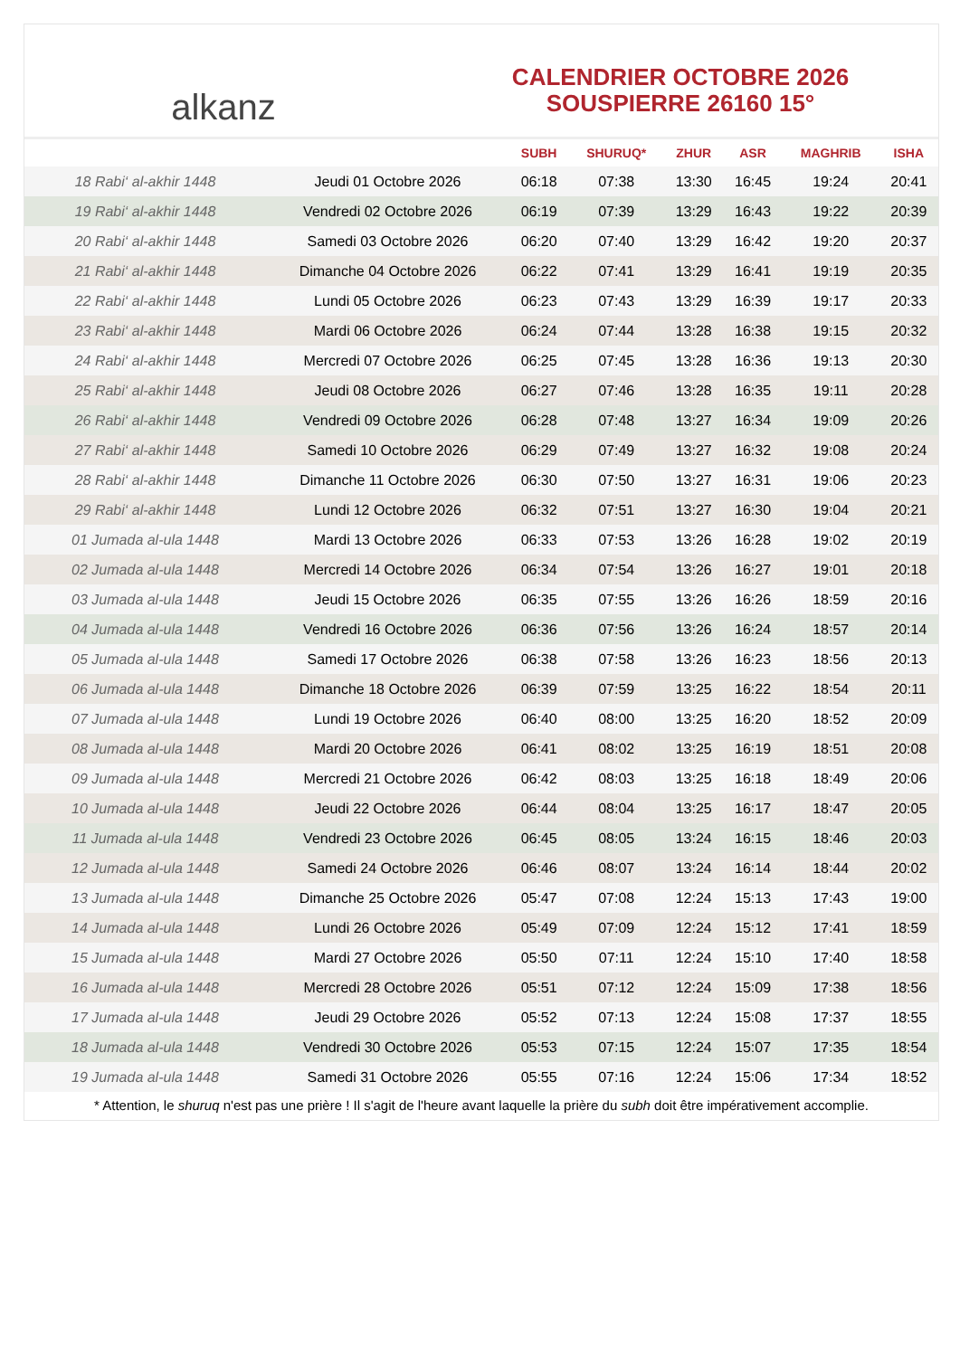alkanz
CALENDRIER OCTOBRE 2026
SOUSPIERRE 26160 15°
| | | SUBH | SHURUQ* | ZHUR | ASR | MAGHRIB | ISHA |
| --- | --- | --- | --- | --- | --- | --- | --- |
| 18 Rabi‘ al-akhir 1448 | Jeudi 01 Octobre 2026 | 06:18 | 07:38 | 13:30 | 16:45 | 19:24 | 20:41 |
| 19 Rabi‘ al-akhir 1448 | Vendredi 02 Octobre 2026 | 06:19 | 07:39 | 13:29 | 16:43 | 19:22 | 20:39 |
| 20 Rabi‘ al-akhir 1448 | Samedi 03 Octobre 2026 | 06:20 | 07:40 | 13:29 | 16:42 | 19:20 | 20:37 |
| 21 Rabi‘ al-akhir 1448 | Dimanche 04 Octobre 2026 | 06:22 | 07:41 | 13:29 | 16:41 | 19:19 | 20:35 |
| 22 Rabi‘ al-akhir 1448 | Lundi 05 Octobre 2026 | 06:23 | 07:43 | 13:29 | 16:39 | 19:17 | 20:33 |
| 23 Rabi‘ al-akhir 1448 | Mardi 06 Octobre 2026 | 06:24 | 07:44 | 13:28 | 16:38 | 19:15 | 20:32 |
| 24 Rabi‘ al-akhir 1448 | Mercredi 07 Octobre 2026 | 06:25 | 07:45 | 13:28 | 16:36 | 19:13 | 20:30 |
| 25 Rabi‘ al-akhir 1448 | Jeudi 08 Octobre 2026 | 06:27 | 07:46 | 13:28 | 16:35 | 19:11 | 20:28 |
| 26 Rabi‘ al-akhir 1448 | Vendredi 09 Octobre 2026 | 06:28 | 07:48 | 13:27 | 16:34 | 19:09 | 20:26 |
| 27 Rabi‘ al-akhir 1448 | Samedi 10 Octobre 2026 | 06:29 | 07:49 | 13:27 | 16:32 | 19:08 | 20:24 |
| 28 Rabi‘ al-akhir 1448 | Dimanche 11 Octobre 2026 | 06:30 | 07:50 | 13:27 | 16:31 | 19:06 | 20:23 |
| 29 Rabi‘ al-akhir 1448 | Lundi 12 Octobre 2026 | 06:32 | 07:51 | 13:27 | 16:30 | 19:04 | 20:21 |
| 01 Jumada al-ula 1448 | Mardi 13 Octobre 2026 | 06:33 | 07:53 | 13:26 | 16:28 | 19:02 | 20:19 |
| 02 Jumada al-ula 1448 | Mercredi 14 Octobre 2026 | 06:34 | 07:54 | 13:26 | 16:27 | 19:01 | 20:18 |
| 03 Jumada al-ula 1448 | Jeudi 15 Octobre 2026 | 06:35 | 07:55 | 13:26 | 16:26 | 18:59 | 20:16 |
| 04 Jumada al-ula 1448 | Vendredi 16 Octobre 2026 | 06:36 | 07:56 | 13:26 | 16:24 | 18:57 | 20:14 |
| 05 Jumada al-ula 1448 | Samedi 17 Octobre 2026 | 06:38 | 07:58 | 13:26 | 16:23 | 18:56 | 20:13 |
| 06 Jumada al-ula 1448 | Dimanche 18 Octobre 2026 | 06:39 | 07:59 | 13:25 | 16:22 | 18:54 | 20:11 |
| 07 Jumada al-ula 1448 | Lundi 19 Octobre 2026 | 06:40 | 08:00 | 13:25 | 16:20 | 18:52 | 20:09 |
| 08 Jumada al-ula 1448 | Mardi 20 Octobre 2026 | 06:41 | 08:02 | 13:25 | 16:19 | 18:51 | 20:08 |
| 09 Jumada al-ula 1448 | Mercredi 21 Octobre 2026 | 06:42 | 08:03 | 13:25 | 16:18 | 18:49 | 20:06 |
| 10 Jumada al-ula 1448 | Jeudi 22 Octobre 2026 | 06:44 | 08:04 | 13:25 | 16:17 | 18:47 | 20:05 |
| 11 Jumada al-ula 1448 | Vendredi 23 Octobre 2026 | 06:45 | 08:05 | 13:24 | 16:15 | 18:46 | 20:03 |
| 12 Jumada al-ula 1448 | Samedi 24 Octobre 2026 | 06:46 | 08:07 | 13:24 | 16:14 | 18:44 | 20:02 |
| 13 Jumada al-ula 1448 | Dimanche 25 Octobre 2026 | 05:47 | 07:08 | 12:24 | 15:13 | 17:43 | 19:00 |
| 14 Jumada al-ula 1448 | Lundi 26 Octobre 2026 | 05:49 | 07:09 | 12:24 | 15:12 | 17:41 | 18:59 |
| 15 Jumada al-ula 1448 | Mardi 27 Octobre 2026 | 05:50 | 07:11 | 12:24 | 15:10 | 17:40 | 18:58 |
| 16 Jumada al-ula 1448 | Mercredi 28 Octobre 2026 | 05:51 | 07:12 | 12:24 | 15:09 | 17:38 | 18:56 |
| 17 Jumada al-ula 1448 | Jeudi 29 Octobre 2026 | 05:52 | 07:13 | 12:24 | 15:08 | 17:37 | 18:55 |
| 18 Jumada al-ula 1448 | Vendredi 30 Octobre 2026 | 05:53 | 07:15 | 12:24 | 15:07 | 17:35 | 18:54 |
| 19 Jumada al-ula 1448 | Samedi 31 Octobre 2026 | 05:55 | 07:16 | 12:24 | 15:06 | 17:34 | 18:52 |
* Attention, le shuruq n'est pas une prière ! Il s'agit de l'heure avant laquelle la prière du subh doit être impérativement accomplie.